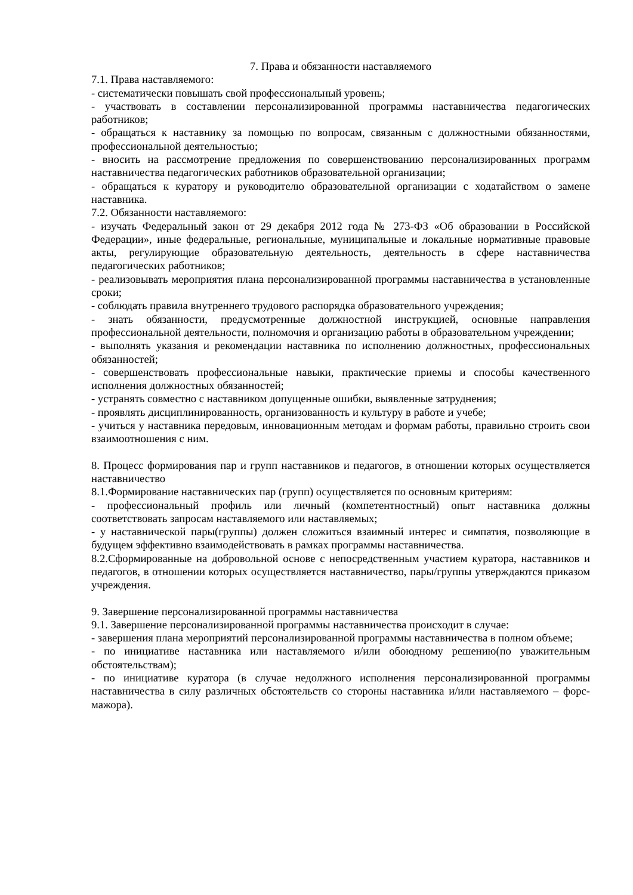7. Права и обязанности наставляемого
7.1. Права наставляемого:
- систематически повышать свой профессиональный уровень;
- участвовать в составлении персонализированной программы наставничества педагогических работников;
- обращаться к наставнику за помощью по вопросам, связанным с должностными обязанностями, профессиональной деятельностью;
- вносить на рассмотрение предложения по совершенствованию персонализированных программ наставничества педагогических работников образовательной организации;
- обращаться к куратору и руководителю образовательной организации с ходатайством о замене наставника.
7.2. Обязанности наставляемого:
- изучать Федеральный закон от 29 декабря 2012 года № 273-ФЗ «Об образовании в Российской Федерации», иные федеральные, региональные, муниципальные и локальные нормативные правовые акты, регулирующие образовательную деятельность, деятельность в сфере наставничества педагогических работников;
- реализовывать мероприятия плана персонализированной программы наставничества в установленные сроки;
- соблюдать правила внутреннего трудового распорядка образовательного учреждения;
- знать обязанности, предусмотренные должностной инструкцией, основные направления профессиональной деятельности, полномочия и организацию работы в образовательном учреждении;
- выполнять указания и рекомендации наставника по исполнению должностных, профессиональных обязанностей;
- совершенствовать профессиональные навыки, практические приемы и способы качественного исполнения должностных обязанностей;
- устранять совместно с наставником допущенные ошибки, выявленные затруднения;
- проявлять дисциплинированность, организованность и культуру в работе и учебе;
- учиться у наставника передовым, инновационным методам и формам работы, правильно строить свои взаимоотношения с ним.
8. Процесс формирования пар и групп наставников и педагогов, в отношении которых осуществляется наставничество
8.1.Формирование наставнических пар (групп) осуществляется по основным критериям:
- профессиональный профиль или личный (компетентностный) опыт наставника должны соответствовать запросам наставляемого или наставляемых;
- у наставнической пары(группы) должен сложиться взаимный интерес и симпатия, позволяющие в будущем эффективно взаимодействовать в рамках программы наставничества.
8.2.Сформированные на добровольной основе с непосредственным участием куратора, наставников и педагогов, в отношении которых осуществляется наставничество, пары/группы утверждаются приказом учреждения.
9. Завершение персонализированной программы наставничества
9.1. Завершение персонализированной программы наставничества происходит в случае:
- завершения плана мероприятий персонализированной программы наставничества в полном объеме;
- по инициативе наставника или наставляемого и/или обоюдному решению(по уважительным обстоятельствам);
- по инициативе куратора (в случае недолжного исполнения персонализированной программы наставничества в силу различных обстоятельств со стороны наставника и/или наставляемого – форс-мажора).